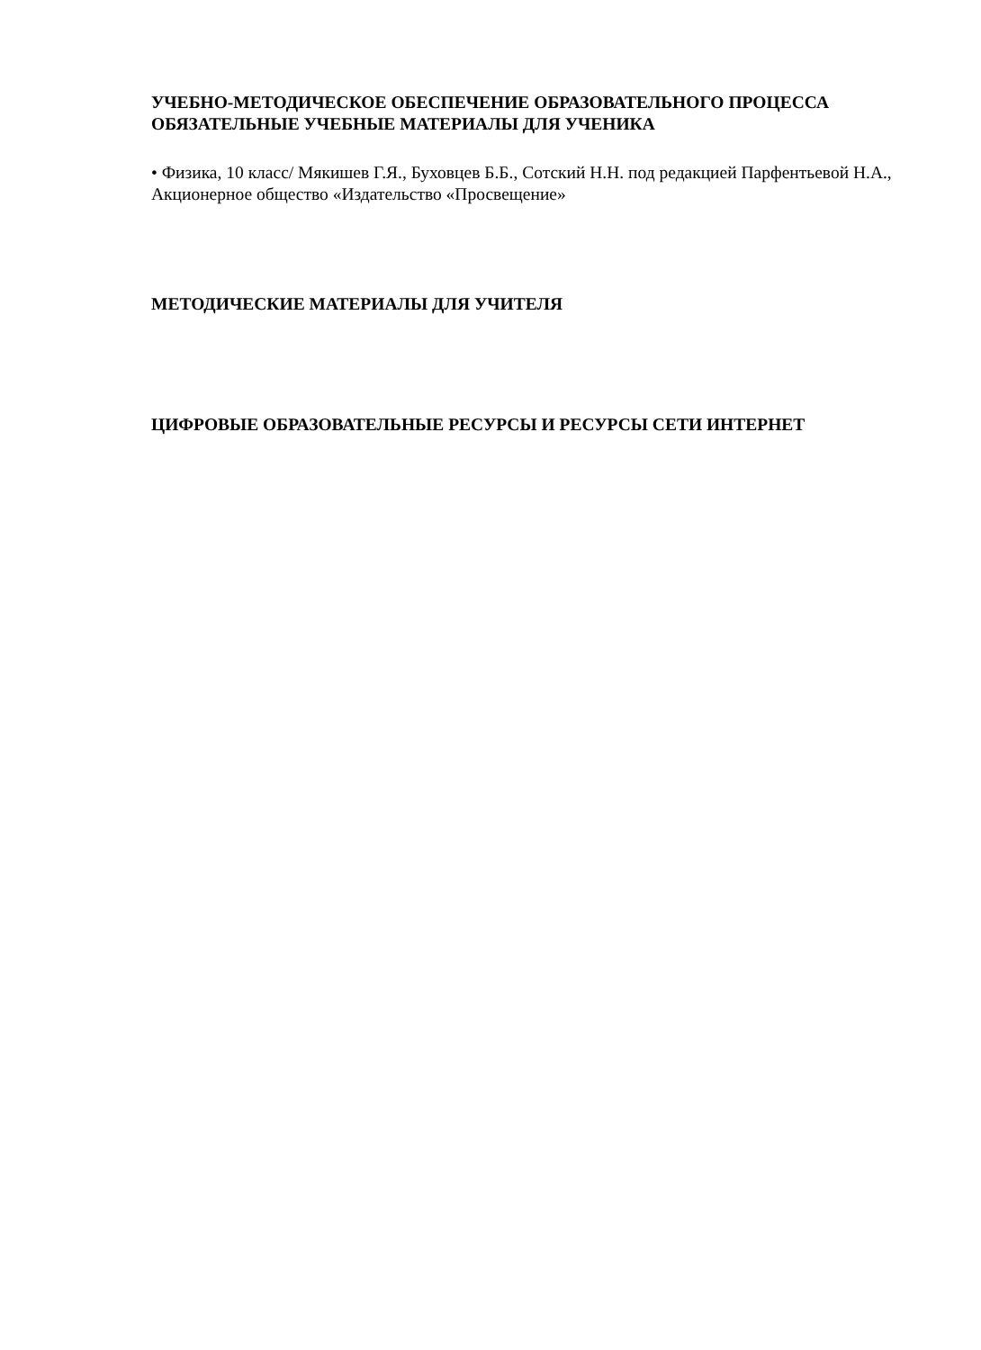УЧЕБНО-МЕТОДИЧЕСКОЕ ОБЕСПЕЧЕНИЕ ОБРАЗОВАТЕЛЬНОГО ПРОЦЕССА
ОБЯЗАТЕЛЬНЫЕ УЧЕБНЫЕ МАТЕРИАЛЫ ДЛЯ УЧЕНИКА
• Физика, 10 класс/ Мякишев Г.Я., Буховцев Б.Б., Сотский Н.Н. под редакцией Парфентьевой Н.А., Акционерное общество «Издательство «Просвещение»
МЕТОДИЧЕСКИЕ МАТЕРИАЛЫ ДЛЯ УЧИТЕЛЯ
ЦИФРОВЫЕ ОБРАЗОВАТЕЛЬНЫЕ РЕСУРСЫ И РЕСУРСЫ СЕТИ ИНТЕРНЕТ